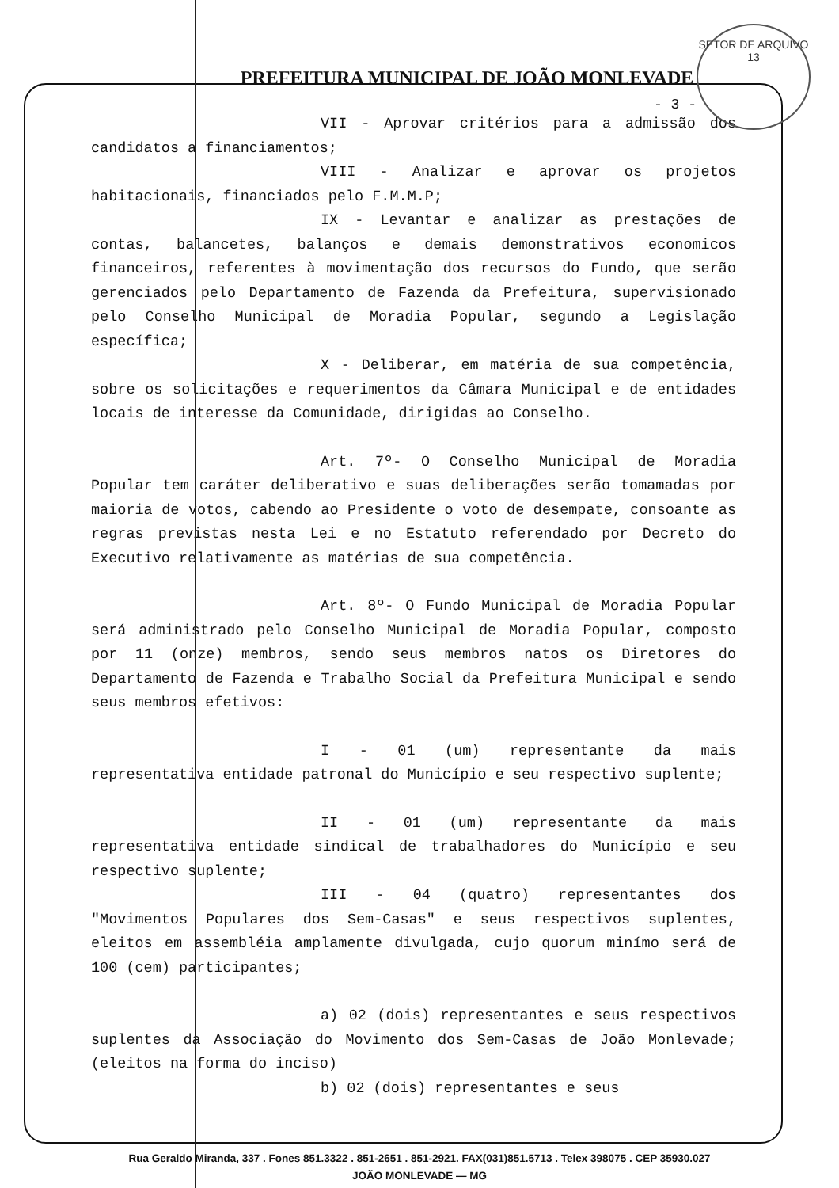SETOR DE ARQUIVO
13
PREFEITURA MUNICIPAL DE JOÃO MONLEVADE
- 3 -
VII - Aprovar critérios para a admissão dos candidatos a financiamentos;
VIII - Analizar e aprovar os projetos habitacionais, financiados pelo F.M.M.P;
IX - Levantar e analizar as prestações de contas, balancetes, balanços e demais demonstrativos economicos financeiros, referentes à movimentação dos recursos do Fundo, que serão gerenciados pelo Departamento de Fazenda da Prefeitura, supervisionado pelo Conselho Municipal de Moradia Popular, segundo a Legislação específica;
X - Deliberar, em matéria de sua competência, sobre os solicitações e requerimentos da Câmara Municipal e de entidades locais de interesse da Comunidade, dirigidas ao Conselho.
Art. 7º- O Conselho Municipal de Moradia Popular tem caráter deliberativo e suas deliberações serão tomamadas por maioria de votos, cabendo ao Presidente o voto de desempate, consoante as regras previstas nesta Lei e no Estatuto referendado por Decreto do Executivo relativamente as matérias de sua competência.
Art. 8º- O Fundo Municipal de Moradia Popular será administrado pelo Conselho Municipal de Moradia Popular, composto por 11 (onze) membros, sendo seus membros natos os Diretores do Departamento de Fazenda e Trabalho Social da Prefeitura Municipal e sendo seus membros efetivos:
I - 01 (um) representante da mais representativa entidade patronal do Município e seu respectivo suplente;
II - 01 (um) representante da mais representativa entidade sindical de trabalhadores do Município e seu respectivo suplente;
III - 04 (quatro) representantes dos "Movimentos Populares dos Sem-Casas" e seus respectivos suplentes, eleitos em assembléia amplamente divulgada, cujo quorum minímo será de 100 (cem) participantes;
a) 02 (dois) representantes e seus respectivos suplentes da Associação do Movimento dos Sem-Casas de João Monlevade; (eleitos na forma do inciso)
b) 02 (dois) representantes e seus
Rua Geraldo Miranda, 337 . Fones 851.3322 . 851-2651 . 851-2921. FAX(031)851.5713 . Telex 398075 . CEP 35930.027
JOÃO MONLEVADE — MG